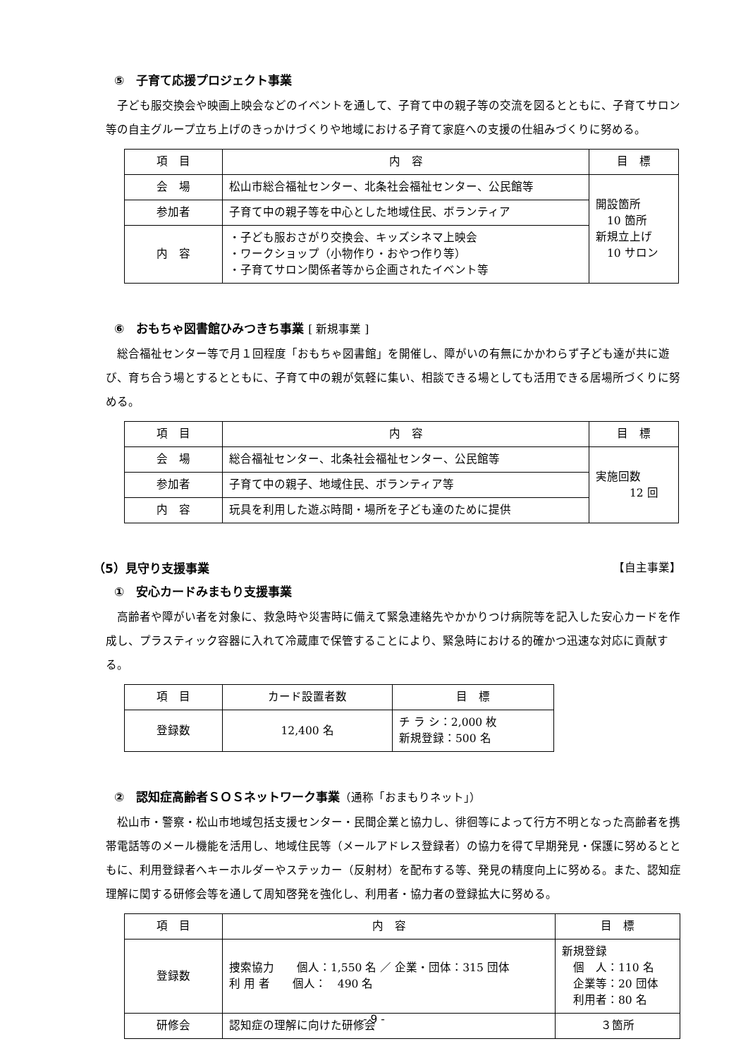⑤　子育て応援プロジェクト事業
子ども服交換会や映画上映会などのイベントを通して、子育て中の親子等の交流を図るとともに、子育てサロン等の自主グループ立ち上げのきっかけづくりや地域における子育て家庭への支援の仕組みづくりに努める。
| 項 目 | 内 容 | 目 標 |
| 会 場 | 松山市総合福祉センター、北条社会福祉センター、公民館等 | 開設箇所 10 箇所 新規立上げ 10 サロン |
| 参加者 | 子育て中の親子等を中心とした地域住民、ボランティア | |
| 内 容 | ・子ども服おさがり交換会、キッズシネマ上映会 ・ワークショップ（小物作り・おやつ作り等） ・子育てサロン関係者等から企画されたイベント等 | |
⑥　おもちゃ図書館ひみつきち事業 [ 新規事業 ]
総合福祉センター等で月１回程度「おもちゃ図書館」を開催し、障がいの有無にかかわらず子ども達が共に遊び、育ち合う場とするとともに、子育て中の親が気軽に集い、相談できる場としても活用できる居場所づくりに努める。
| 項 目 | 内 容 | 目 標 |
| 会 場 | 総合福祉センター、北条社会福祉センター、公民館等 | 実施回数 12 回 |
| 参加者 | 子育て中の親子、地域住民、ボランティア等 | |
| 内 容 | 玩具を利用した遊ぶ時間・場所を子ども達のために提供 | |
（5）見守り支援事業 【自主事業】
①　安心カードみまもり支援事業
高齢者や障がい者を対象に、救急時や災害時に備えて緊急連絡先やかかりつけ病院等を記入した安心カードを作成し、プラスティック容器に入れて冷蔵庫で保管することにより、緊急時における的確かつ迅速な対応に貢献する。
| 項 目 | カード設置者数 | 目 標 |
| 登録数 | 12,400 名 | チ ラ シ：2,000 枚 新規登録：500 名 |
②　認知症高齢者ＳＯＳネットワーク事業（通称「おまもりネット」）
松山市・警察・松山市地域包括支援センター・民間企業と協力し、徘徊等によって行方不明となった高齢者を携帯電話等のメール機能を活用し、地域住民等（メールアドレス登録者）の協力を得て早期発見・保護に努めるとともに、利用登録者へキーホルダーやステッカー（反射材）を配布する等、発見の精度向上に努める。また、認知症理解に関する研修会等を通して周知啓発を強化し、利用者・協力者の登録拡大に努める。
| 項 目 | 内 容 | 目 標 |
| 登録数 | 捜索協力 個人：1,550 名 ／ 企業・団体：315 団体 利 用 者 個人： 490 名 | 新規登録 個 人：110 名 企業等：20 団体 利用者：80 名 |
| 研修会 | 認知症の理解に向けた研修会 | ３箇所 |
- 9 -